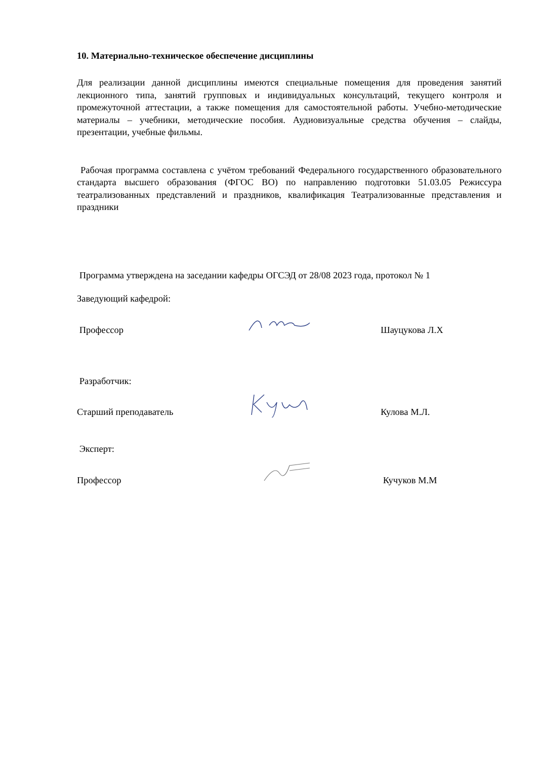10. Материально-техническое обеспечение дисциплины
Для реализации данной дисциплины имеются специальные помещения для проведения занятий лекционного типа, занятий групповых и индивидуальных консультаций, текущего контроля и промежуточной аттестации, а также помещения для самостоятельной работы. Учебно-методические материалы – учебники, методические пособия. Аудиовизуальные средства обучения – слайды, презентации, учебные фильмы.
Рабочая программа составлена с учётом требований Федерального государственного образовательного стандарта высшего образования (ФГОС ВО) по направлению подготовки 51.03.05 Режиссура театрализованных представлений и праздников, квалификация Театрализованные представления и праздники
Программа утверждена на заседании кафедры ОГСЭД от 28/08 2023 года, протокол № 1
Заведующий кафедрой:
Профессор
Шауцукова Л.Х
Разработчик:
Старший преподаватель
Кулова М.Л.
Эксперт:
Профессор
Кучуков М.М